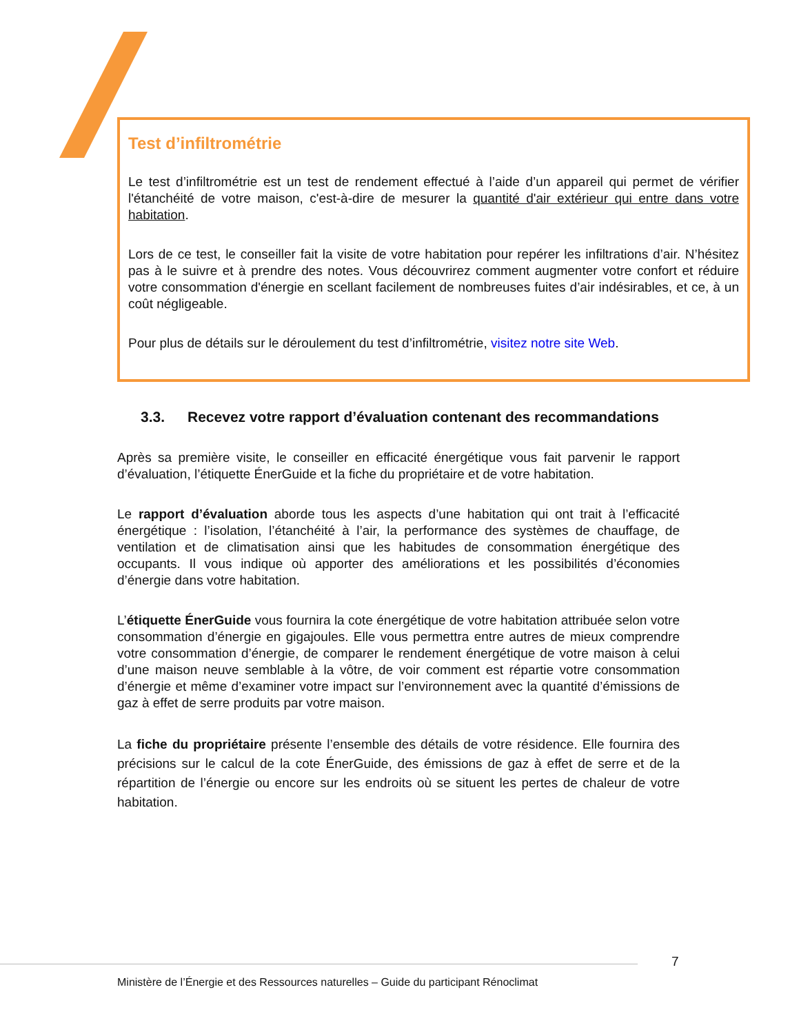Test d’infiltrométrie
Le test d’infiltrométrie est un test de rendement effectué à l’aide d’un appareil qui permet de vérifier l'étanchéité de votre maison, c'est-à-dire de mesurer la quantité d'air extérieur qui entre dans votre habitation.
Lors de ce test, le conseiller fait la visite de votre habitation pour repérer les infiltrations d’air. N’hésitez pas à le suivre et à prendre des notes. Vous découvrirez comment augmenter votre confort et réduire votre consommation d'énergie en scellant facilement de nombreuses fuites d’air indésirables, et ce, à un coût négligeable.
Pour plus de détails sur le déroulement du test d’infiltrométrie, visitez notre site Web.
3.3. Recevez votre rapport d’évaluation contenant des recommandations
Après sa première visite, le conseiller en efficacité énergétique vous fait parvenir le rapport d’évaluation, l’étiquette ÉnerGuide et la fiche du propriétaire et de votre habitation.
Le rapport d’évaluation aborde tous les aspects d’une habitation qui ont trait à l’efficacité énergétique : l’isolation, l’étanchéité à l’air, la performance des systèmes de chauffage, de ventilation et de climatisation ainsi que les habitudes de consommation énergétique des occupants. Il vous indique où apporter des améliorations et les possibilités d’économies d’énergie dans votre habitation.
L’étiquette ÉnerGuide vous fournira la cote énergétique de votre habitation attribuée selon votre consommation d’énergie en gigajoules. Elle vous permettra entre autres de mieux comprendre votre consommation d’énergie, de comparer le rendement énergétique de votre maison à celui d’une maison neuve semblable à la vôtre, de voir comment est répartie votre consommation d’énergie et même d’examiner votre impact sur l’environnement avec la quantité d’émissions de gaz à effet de serre produits par votre maison.
La fiche du propriétaire présente l’ensemble des détails de votre résidence. Elle fournira des précisions sur le calcul de la cote ÉnerGuide, des émissions de gaz à effet de serre et de la répartition de l’énergie ou encore sur les endroits où se situent les pertes de chaleur de votre habitation.
7
Ministère de l’Énergie et des Ressources naturelles – Guide du participant Rénoclimat